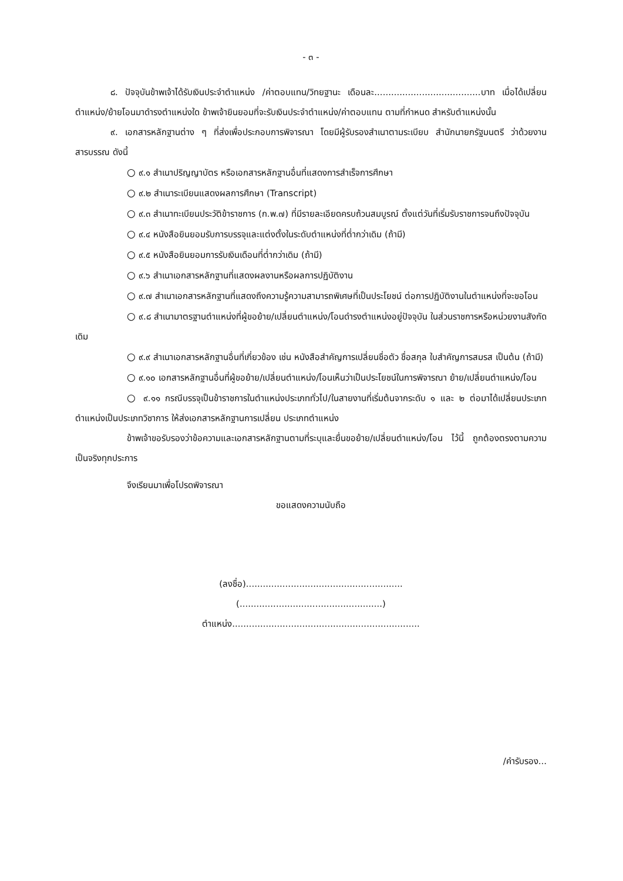- ๓ -
๘. ปัจจุบันข้าพเจ้าได้รับเงินประจำตำแหน่ง /ค่าตอบแทน/วิทยฐานะ เดือนละ......................................บาท เมื่อได้เปลี่ยนตำแหน่ง/ย้ายโอนมาดำรงตำแหน่งใด ข้าพเจ้ายินยอมที่จะรับเงินประจำตำแหน่ง/ค่าตอบแทน ตามที่กำหนด สำหรับตำแหน่งนั้น
๙. เอกสารหลักฐานต่าง ๆ ที่ส่งเพื่อประกอบการพิจารณา โดยมีผู้รับรองสำเนาตามระเบียบ สำนักนายกรัฐมนตรี ว่าด้วยงานสารบรรณ ดังนี้
○ ๙.๑ สำเนาปริญญาบัตร หรือเอกสารหลักฐานอื่นที่แสดงการสำเร็จการศึกษา
○ ๙.๒ สำเนาระเบียนแสดงผลการศึกษา (Transcript)
○ ๙.๓ สำเนาทะเบียนประวัติข้าราชการ (ก.พ.๗) ที่มีรายละเอียดครบถ้วนสมบูรณ์ ตั้งแต่วันที่เริ่มรับราชการจนถึงปัจจุบัน
○ ๙.๔ หนังสือยินยอมรับการบรรจุและแต่งตั้งในระดับตำแหน่งที่ต่ำกว่าเดิม (ถ้ามี)
○ ๙.๕ หนังสือยินยอมการรับเงินเดือนที่ต่ำกว่าเดิม (ถ้ามี)
○ ๙.๖ สำเนาเอกสารหลักฐานที่แสดงผลงานหรือผลการปฏิบัติงาน
○ ๙.๗ สำเนาเอกสารหลักฐานที่แสดงถึงความรู้ความสามารถพิเศษที่เป็นประโยชน์ ต่อการปฏิบัติงานในตำแหน่งที่จะขอโอน
○ ๙.๘ สำเนามาตรฐานตำแหน่งที่ผู้ขอย้าย/เปลี่ยนตำแหน่ง/โอนดำรงตำแหน่งอยู่ปัจจุบัน ในส่วนราชการหรือหน่วยงานสังกัดเดิม
○ ๙.๙ สำเนาเอกสารหลักฐานอื่นที่เกี่ยวข้อง เช่น หนังสือสำคัญการเปลี่ยนชื่อตัว ชื่อสกุล ใบสำคัญการสมรส เป็นต้น (ถ้ามี)
○ ๙.๑๐ เอกสารหลักฐานอื่นที่ผู้ขอย้าย/เปลี่ยนตำแหน่ง/โอนเห็นว่าเป็นประโยชน์ในการพิจารณา ย้าย/เปลี่ยนตำแหน่ง/โอน
○ ๙.๑๑ กรณีบรรจุเป็นข้าราชการในตำแหน่งประเภททั่วไป/ในสายงานที่เริ่มต้นจากระดับ ๑ และ ๒ ต่อมาได้เปลี่ยนประเภทตำแหน่งเป็นประเภทวิชาการ ให้ส่งเอกสารหลักฐานการเปลี่ยน ประเภทตำแหน่ง
ข้าพเจ้าขอรับรองว่าข้อความและเอกสารหลักฐานตามที่ระบุและยื่นขอย้าย/เปลี่ยนตำแหน่ง/โอน ไว้นี้ ถูกต้องตรงตามความเป็นจริงทุกประการ
จึงเรียนมาเพื่อโปรดพิจารณา
ขอแสดงความนับถือ
(ลงชื่อ)........................................................
(...................................................)
ตำแหน่ง...................................................................
/คำรับรอง...